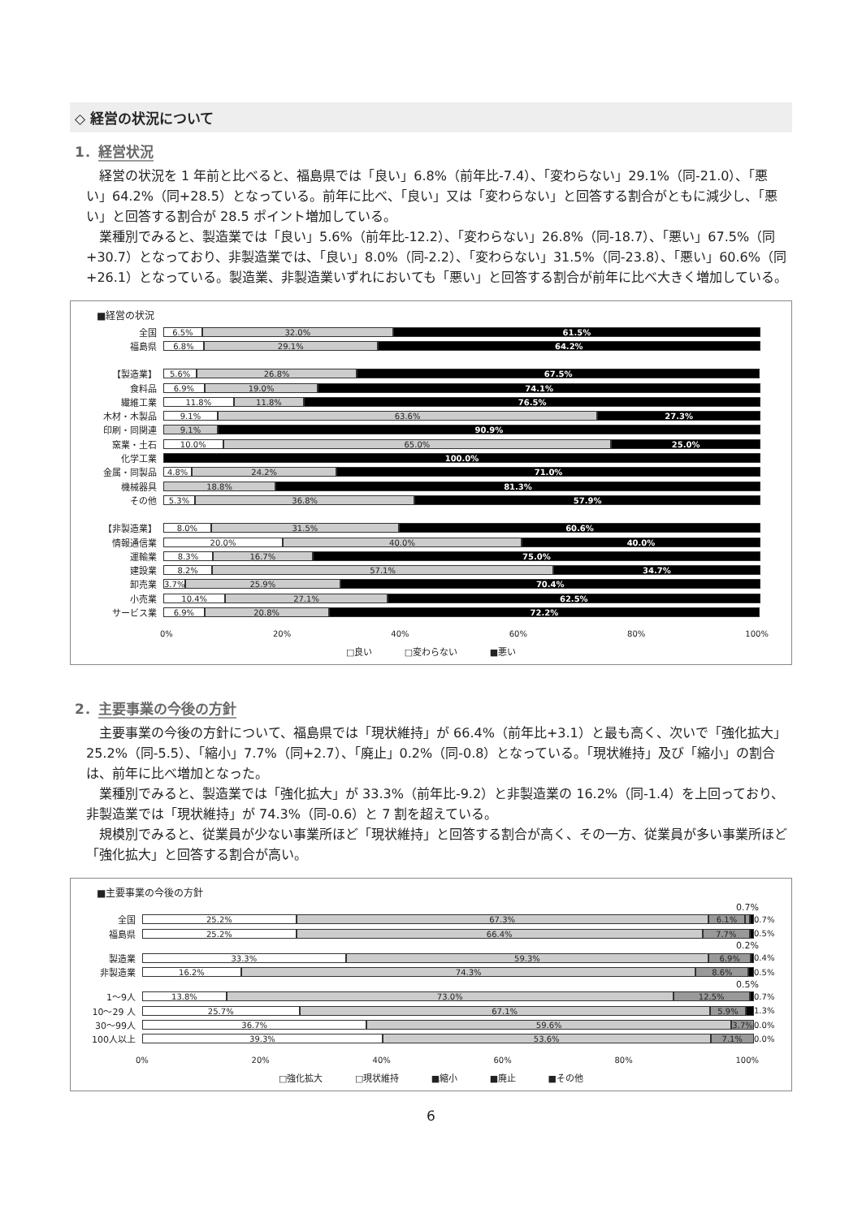◇ 経営の状況について
1．経営状況
経営の状況を 1 年前と比べると、福島県では「良い」6.8%（前年比-7.4）、「変わらない」29.1%（同-21.0）、「悪い」64.2%（同+28.5）となっている。前年に比べ、「良い」又は「変わらない」と回答する割合がともに減少し、「悪い」と回答する割合が 28.5 ポイント増加している。
業種別でみると、製造業では「良い」5.6%（前年比-12.2）、「変わらない」26.8%（同-18.7）、「悪い」67.5%（同+30.7）となっており、非製造業では、「良い」8.0%（同-2.2）、「変わらない」31.5%（同-23.8）、「悪い」60.6%（同+26.1）となっている。製造業、非製造業いずれにおいても「悪い」と回答する割合が前年に比べ大きく増加している。
■経営の状況
全国
6.5% 32.0% 61.5%
福島県
6.8% 29.1% 64.2%
【製造業】
5.6% 26.8% 67.5%
食料品
6.9% 19.0% 74.1%
繊維工業
11.8% 11.8% 76.5%
木材・木製品
9.1% 63.6% 27.3%
印刷・同関連
9.1% 90.9%
窯業・土石
10.0% 65.0% 25.0%
化学工業
100.0%
金属・同製品
4.8% 24.2% 71.0%
機械器具
18.8% 81.3%
その他
5.3% 36.8% 57.9%
【非製造業】
8.0% 31.5% 60.6%
情報通信業
20.0% 40.0% 40.0%
運輸業
8.3% 16.7% 75.0%
建設業
8.2% 57.1% 34.7%
卸売業
3.7% 25.9% 70.4%
小売業
10.4% 27.1% 62.5%
サービス業
6.9% 20.8% 72.2%
0% 20% 40% 60% 80% 100%
□良い □変わらない ■悪い
2．主要事業の今後の方針
主要事業の今後の方針について、福島県では「現状維持」が 66.4%（前年比+3.1）と最も高く、次いで「強化拡大」25.2%（同-5.5）、「縮小」7.7%（同+2.7）、「廃止」0.2%（同-0.8）となっている。「現状維持」及び「縮小」の割合は、前年に比べ増加となった。
業種別でみると、製造業では「強化拡大」が 33.3%（前年比-9.2）と非製造業の 16.2%（同-1.4）を上回っており、非製造業では「現状維持」が 74.3%（同-0.6）と 7 割を超えている。
規模別でみると、従業員が少ない事業所ほど「現状維持」と回答する割合が高く、その一方、従業員が多い事業所ほど「強化拡大」と回答する割合が高い。
■主要事業の今後の方針
0.7%
全国
25.2% 67.3% 6.1%
0.7%
福島県
25.2% 66.4% 7.7%
0.5%
0.2%
製造業
33.3% 59.3% 6.9%
0.4%
非製造業
16.2% 74.3% 8.6%
0.5%
0.5%
1〜9人
13.8% 73.0% 12.5%
0.7%
10〜29 人
25.7% 67.1% 5.9%
1.3%
30〜99人
36.7% 59.6% 3.7%
0.0%
100人以上
39.3% 53.6% 7.1%
0.0%
0% 20% 40% 60% 80% 100%
□強化拡大 □現状維持 ■縮小 ■廃止 ■その他
6